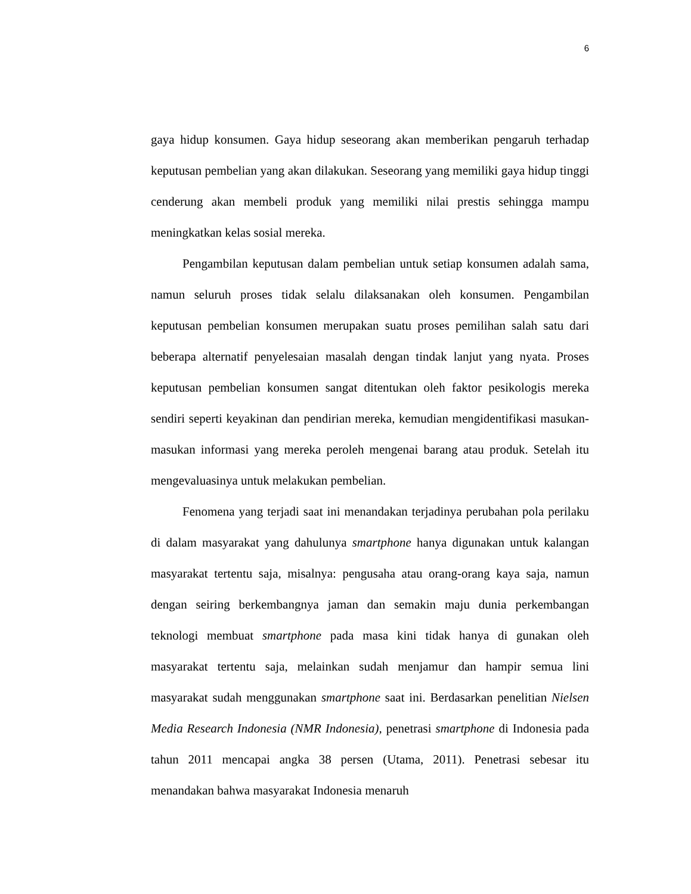6
gaya hidup konsumen. Gaya hidup seseorang akan memberikan pengaruh terhadap keputusan pembelian yang akan dilakukan. Seseorang yang memiliki gaya hidup tinggi cenderung akan membeli produk yang memiliki nilai prestis sehingga mampu meningkatkan kelas sosial mereka.
Pengambilan keputusan dalam pembelian untuk setiap konsumen adalah sama, namun seluruh proses tidak selalu dilaksanakan oleh konsumen. Pengambilan keputusan pembelian konsumen merupakan suatu proses pemilihan salah satu dari beberapa alternatif penyelesaian masalah dengan tindak lanjut yang nyata. Proses keputusan pembelian konsumen sangat ditentukan oleh faktor pesikologis mereka sendiri seperti keyakinan dan pendirian mereka, kemudian mengidentifikasi masukan-masukan informasi yang mereka peroleh mengenai barang atau produk. Setelah itu mengevaluasinya untuk melakukan pembelian.
Fenomena yang terjadi saat ini menandakan terjadinya perubahan pola perilaku di dalam masyarakat yang dahulunya smartphone hanya digunakan untuk kalangan masyarakat tertentu saja, misalnya: pengusaha atau orang-orang kaya saja, namun dengan seiring berkembangnya jaman dan semakin maju dunia perkembangan teknologi membuat smartphone pada masa kini tidak hanya di gunakan oleh masyarakat tertentu saja, melainkan sudah menjamur dan hampir semua lini masyarakat sudah menggunakan smartphone saat ini. Berdasarkan penelitian Nielsen Media Research Indonesia (NMR Indonesia), penetrasi smartphone di Indonesia pada tahun 2011 mencapai angka 38 persen (Utama, 2011). Penetrasi sebesar itu menandakan bahwa masyarakat Indonesia menaruh